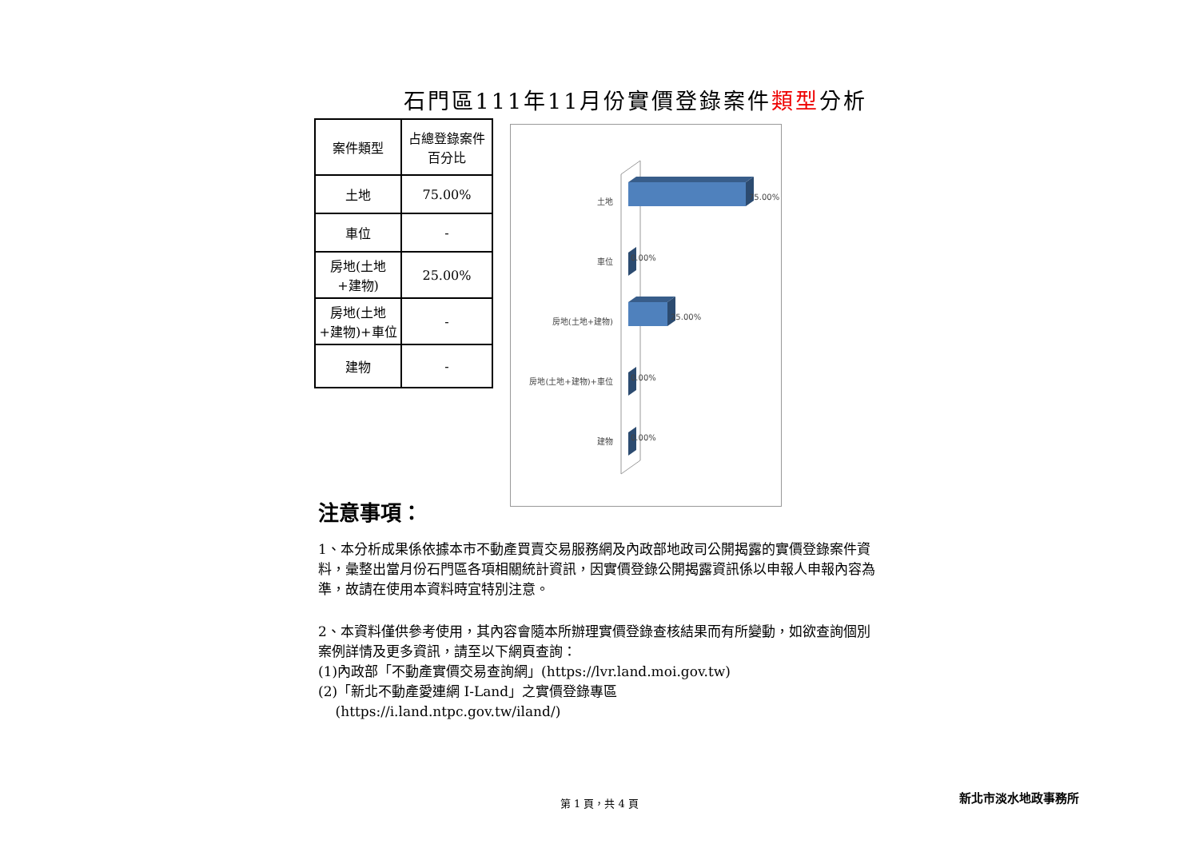石門區111年11月份實價登錄案件類型分析
| 案件類型 | 占總登錄案件百分比 |
| --- | --- |
| 土地 | 75.00% |
| 車位 | - |
| 房地(土地+建物) | 25.00% |
| 房地(土地+建物)+車位 | - |
| 建物 | - |
土地
75.00%
車位
0.00%
房地(土地+建物)
25.00%
房地(土地+建物)+車位
0.00%
建物
0.00%
注意事項：
1、本分析成果係依據本市不動產買賣交易服務網及內政部地政司公開揭露的實價登錄案件資料，彙整出當月份石門區各項相關統計資訊，因實價登錄公開揭露資訊係以申報人申報內容為準，故請在使用本資料時宜特別注意。
2、本資料僅供參考使用，其內容會隨本所辦理實價登錄查核結果而有所變動，如欲查詢個別案例詳情及更多資訊，請至以下網頁查詢：
(1)內政部「不動產實價交易查詢網」(https://lvr.land.moi.gov.tw)
(2)「新北不動產愛連網 I-Land」之實價登錄專區
(https://i.land.ntpc.gov.tw/iland/)
第 1 頁，共 4 頁 新北市淡水地政事務所